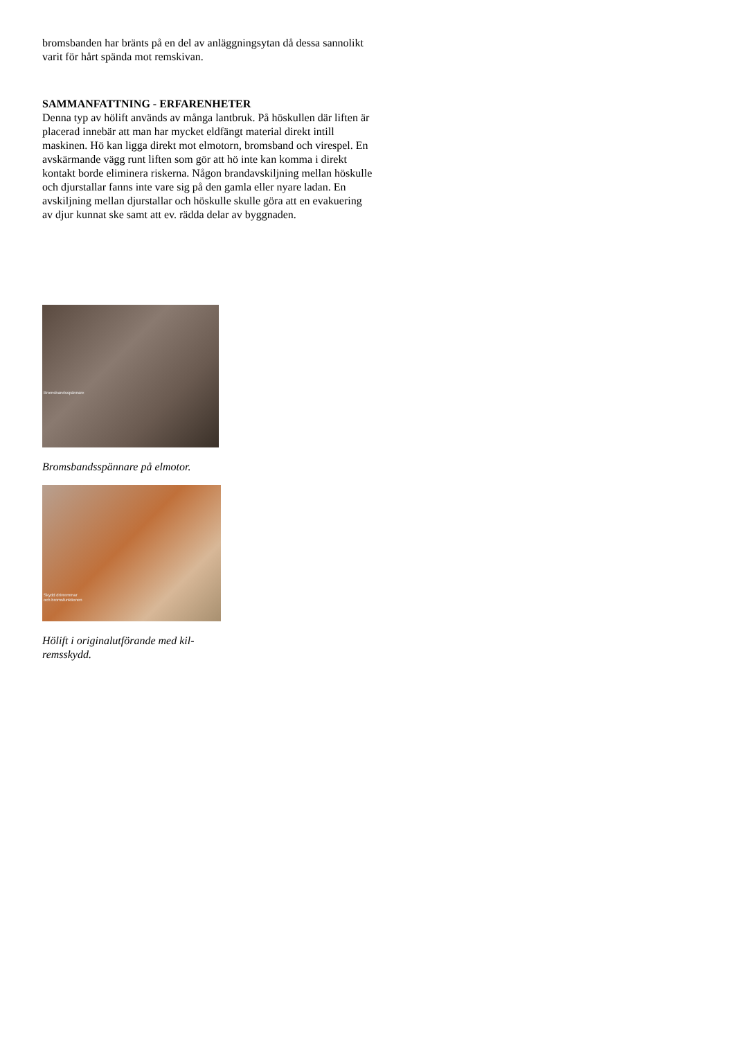bromsbanden har bränts på en del av anläggningsytan då dessa sannolikt varit för hårt spända mot remskivan.
SAMMANFATTNING - ERFARENHETER
Denna typ av hölift används av många lantbruk. På höskullen där liften är placerad innebär att man har mycket eldfängt material direkt intill maskinen. Hö kan ligga direkt mot elmotorn, bromsband och virespel. En avskärmande vägg runt liften som gör att hö inte kan komma i direkt kontakt borde eliminera riskerna. Någon brandavskiljning mellan höskulle och djurstallar fanns inte vare sig på den gamla eller nyare ladan. En avskiljning mellan djurstallar och höskulle skulle göra att en evakuering av djur kunnat ske samt att ev. rädda delar av byggnaden.
Bromsbandsspännare
Bromsbandsspännare på elmotor.
Skydd drivremmar
och bromsfunktionen
Hölift i originalutförande med kil-
remsskydd.